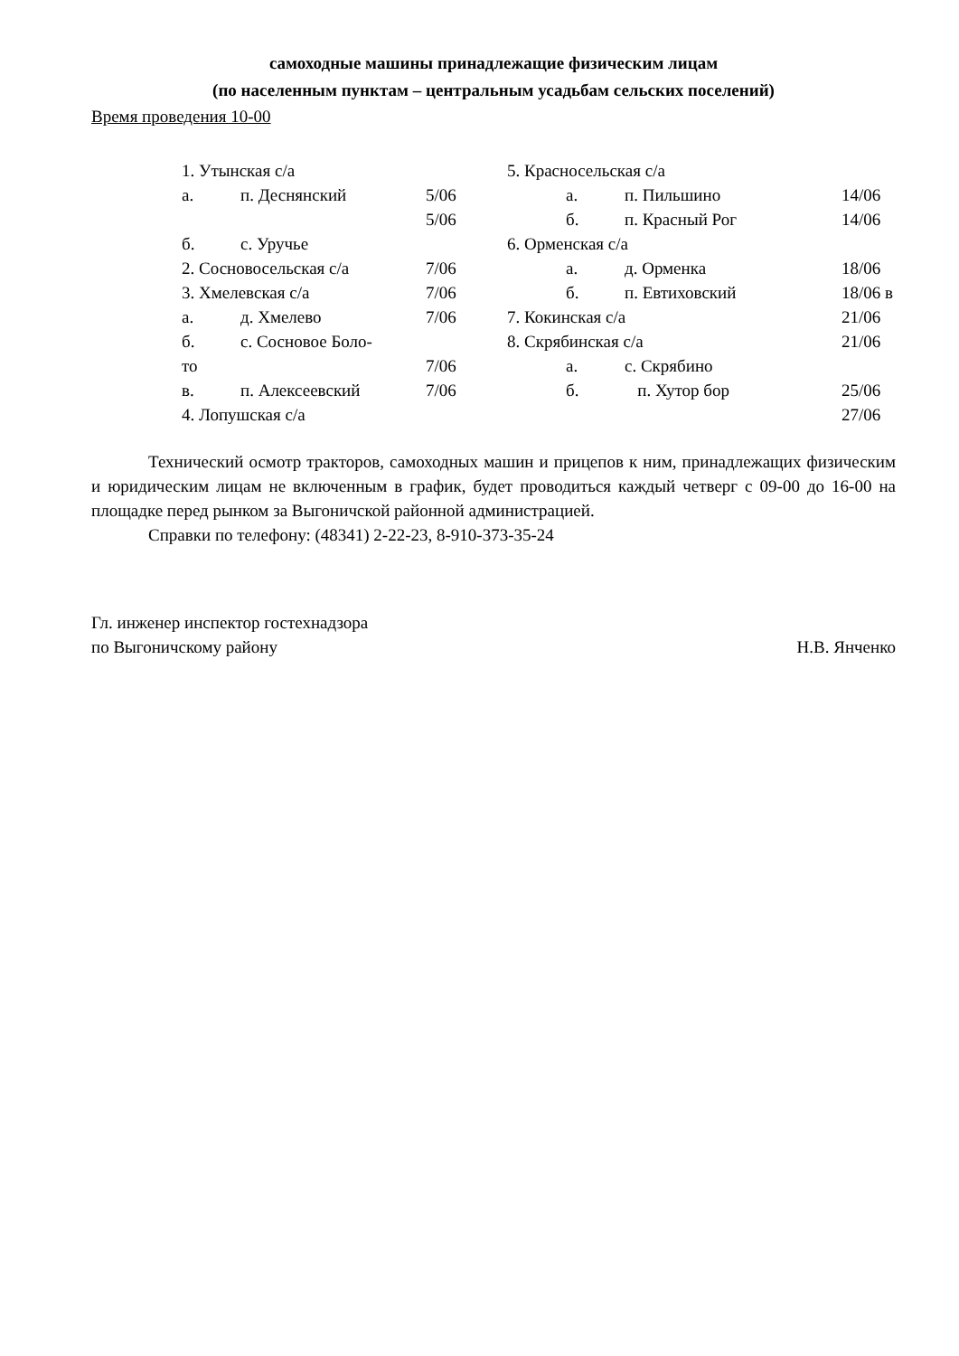самоходные машины принадлежащие физическим лицам
(по населенным пунктам – центральным усадьбам сельских поселений)
Время проведения 10-00
1. Утынская с/а
а. п. Деснянский 5/06
5/06
б. с. Уручье
2. Сосновосельская с/а 7/06
3. Хмелевская с/а 7/06
а. д. Хмелево 7/06
б. с. Сосновое Боло-
то 7/06
в. п. Алексеевский 7/06
4. Лопушская с/а
5. Красносельская с/а
а. п. Пильшино 14/06
б. п. Красный Рог 14/06
6. Орменская с/а
а. д. Орменка 18/06
б. п. Евтиховский 18/06 в
7. Кокинская с/а 21/06
8. Скрябинская с/а 21/06
а. с. Скрябино
б. п. Хутор бор 25/06
27/06
Технический осмотр тракторов, самоходных машин и прицепов к ним, принадлежащих физическим и юридическим лицам не включенным в график, будет проводиться каждый четверг с 09-00 до 16-00 на площадке перед рынком за Выгоничской районной администрацией.
Справки по телефону: (48341) 2-22-23, 8-910-373-35-24
Гл. инженер инспектор гостехнадзора
по Выгоничскому району
Н.В. Янченко